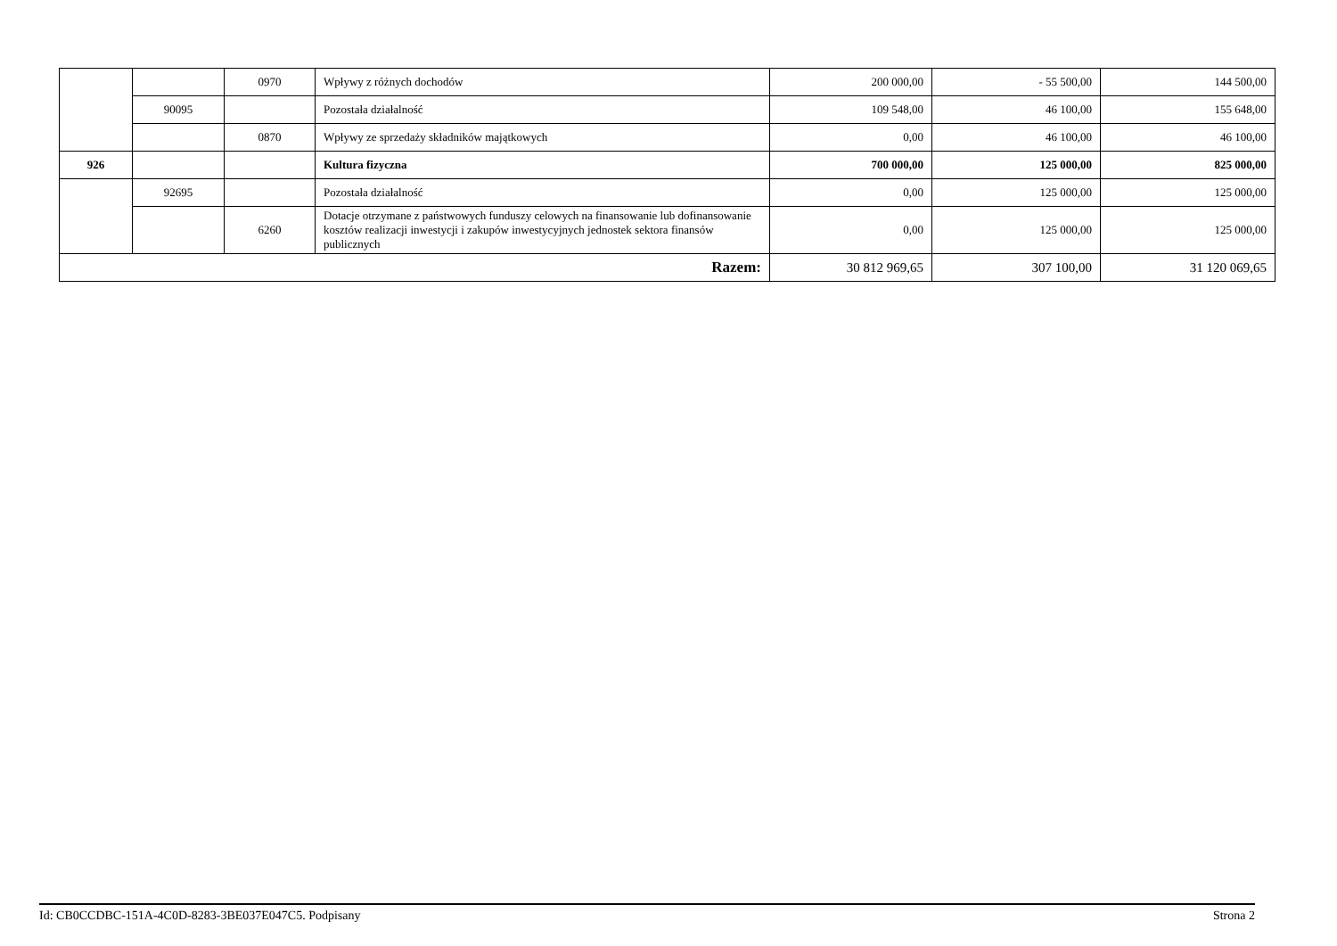| | | 0970 | Wpływy z różnych dochodów | 200 000,00 | - 55 500,00 | 144 500,00 |
| | 90095 | | Pozostała działalność | 109 548,00 | 46 100,00 | 155 648,00 |
| | | 0870 | Wpływy ze sprzedaży składników majątkowych | 0,00 | 46 100,00 | 46 100,00 |
| 926 | | | Kultura fizyczna | 700 000,00 | 125 000,00 | 825 000,00 |
| | 92695 | | Pozostała działalność | 0,00 | 125 000,00 | 125 000,00 |
| | | 6260 | Dotacje otrzymane z państwowych funduszy celowych na finansowanie lub dofinansowanie kosztów realizacji inwestycji i zakupów inwestycyjnych jednostek sektora finansów publicznych | 0,00 | 125 000,00 | 125 000,00 |
| Razem: | | | | 30 812 969,65 | 307 100,00 | 31 120 069,65 |
Id: CB0CCDBC-151A-4C0D-8283-3BE037E047C5. Podpisany Strona 2